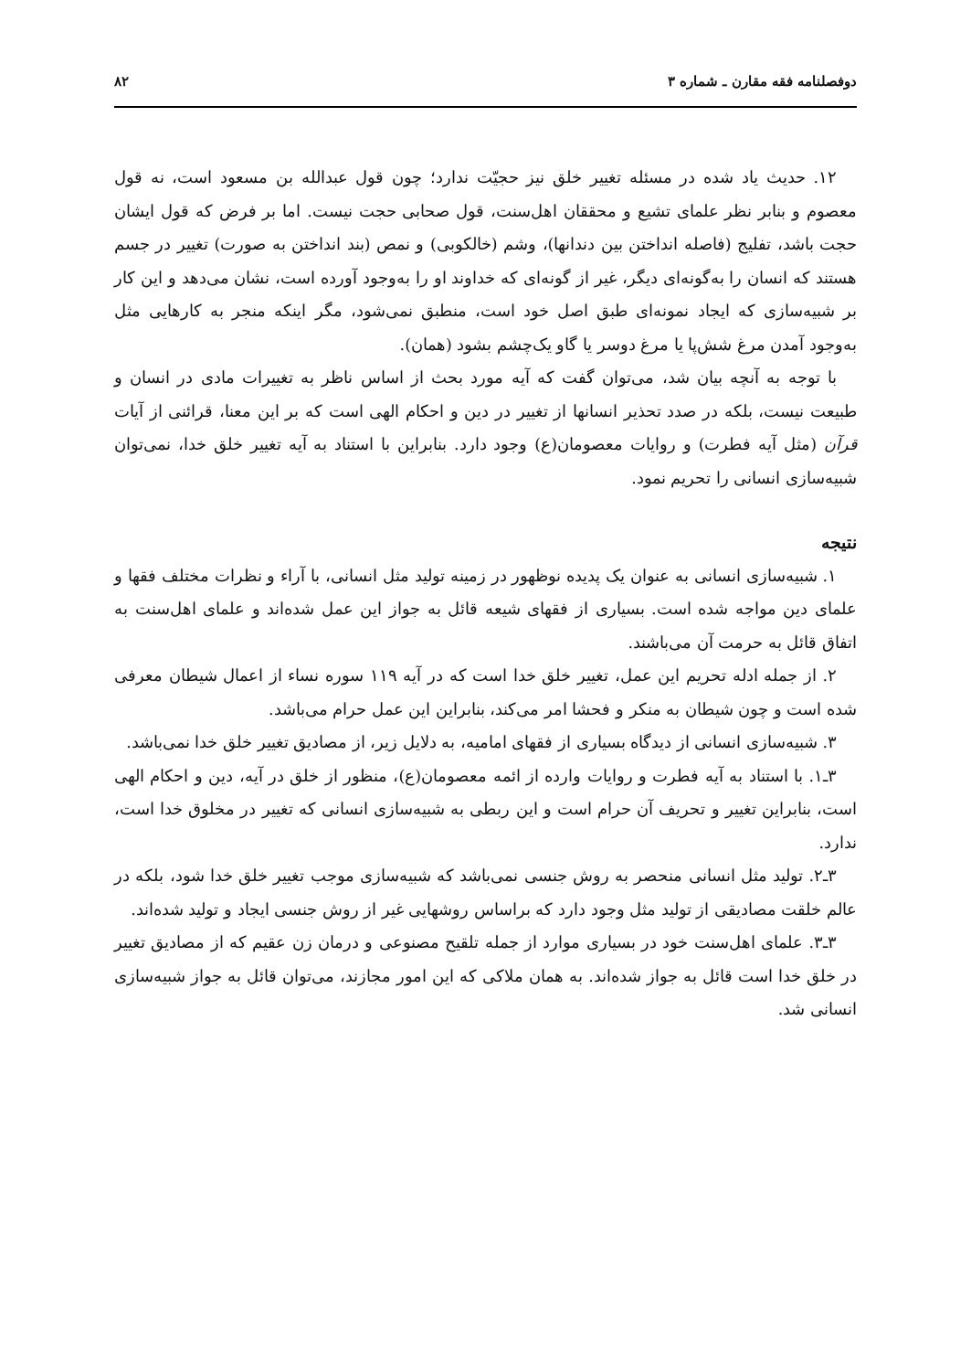دوفصلنامه فقه مقارن ـ شماره ۳ ۸۲
۱۲. حدیث یاد شده در مسئله تغییر خلق نیز حجیّت ندارد؛ چون قول عبدالله بن مسعود است، نه قول معصوم و بنابر نظر علمای تشیع و محققان اهل‌سنت، قول صحابی حجت نیست. اما بر فرض که قول ایشان حجت باشد، تفلیج (فاصله انداختن بین دندانها)، وشم (خالکوبی) و نمص (بند انداختن به صورت) تغییر در جسم هستند که انسان را به‌گونه‌ای دیگر، غیر از گونه‌ای که خداوند او را به‌وجود آورده است، نشان می‌دهد و این کار بر شبیه‌سازی که ایجاد نمونه‌ای طبق اصل خود است، منطبق نمی‌شود، مگر اینکه منجر به کارهایی مثل به‌وجود آمدن مرغ شش‌پا یا مرغ دوسر یا گاو یک‌چشم بشود (همان).
با توجه به آنچه بیان شد، می‌توان گفت که آیه مورد بحث از اساس ناظر به تغییرات مادی در انسان و طبیعت نیست، بلکه در صدد تحذیر انسانها از تغییر در دین و احکام الهی است که بر این معنا، قرائنی از آیات قرآن (مثل آیه فطرت) و روایات معصومان(ع) وجود دارد. بنابراین با استناد به آیه تغییر خلق خدا، نمی‌توان شبیه‌سازی انسانی را تحریم نمود.
نتیجه
۱. شبیه‌سازی انسانی به عنوان یک پدیده نوظهور در زمینه تولید مثل انسانی، با آراء و نظرات مختلف فقها و علمای دین مواجه شده است. بسیاری از فقهای شیعه قائل به جواز این عمل شده‌اند و علمای اهل‌سنت به اتفاق قائل به حرمت آن می‌باشند.
۲. از جمله ادله تحریم این عمل، تغییر خلق خدا است که در آیه ۱۱۹ سوره نساء از اعمال شیطان معرفی شده است و چون شیطان به منکر و فحشا امر می‌کند، بنابراین این عمل حرام می‌باشد.
۳. شبیه‌سازی انسانی از دیدگاه بسیاری از فقهای امامیه، به دلایل زیر، از مصادیق تغییر خلق خدا نمی‌باشد.
۳ـ۱. با استناد به آیه فطرت و روایات وارده از ائمه معصومان(ع)، منظور از خلق در آیه، دین و احکام الهی است، بنابراین تغییر و تحریف آن حرام است و این ربطی به شبیه‌سازی انسانی که تغییر در مخلوق خدا است، ندارد.
۳ـ۲. تولید مثل انسانی منحصر به روش جنسی نمی‌باشد که شبیه‌سازی موجب تغییر خلق خدا شود، بلکه در عالم خلقت مصادیقی از تولید مثل وجود دارد که براساس روشهایی غیر از روش جنسی ایجاد و تولید شده‌اند.
۳ـ۳. علمای اهل‌سنت خود در بسیاری موارد از جمله تلقیح مصنوعی و درمان زن عقیم که از مصادیق تغییر در خلق خدا است قائل به جواز شده‌اند. به همان ملاکی که این امور مجازند، می‌توان قائل به جواز شبیه‌سازی انسانی شد.